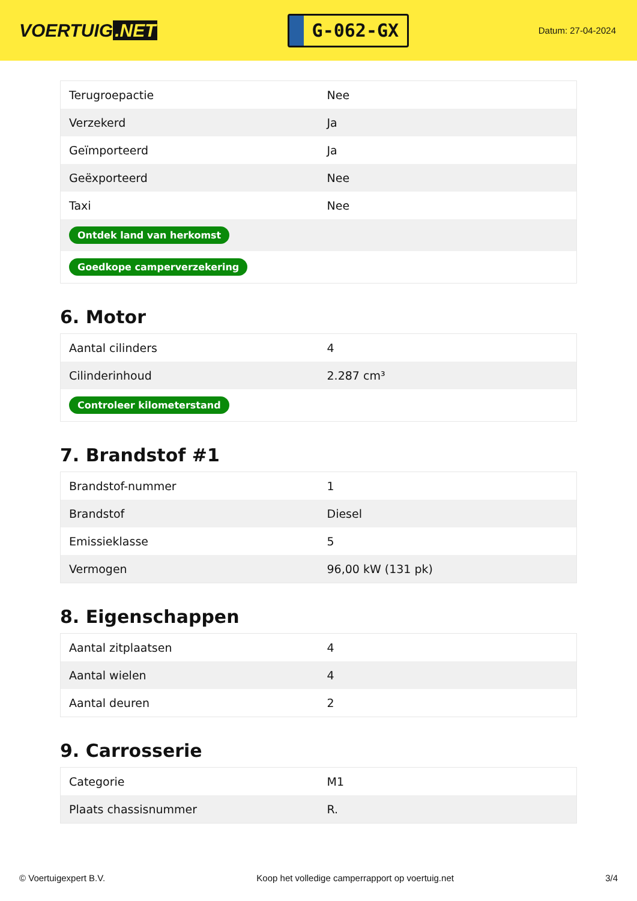VOERTUIG.NET
G-062-GX
Datum: 27-04-2024
| Terugroepactie | Nee |
| Verzekerd | Ja |
| Geïmporteerd | Ja |
| Geëxporteerd | Nee |
| Taxi | Nee |
| Ontdek land van herkomst | |
| Goedkope camperverzekering | |
6. Motor
| Aantal cilinders | 4 |
| Cilinderinhoud | 2.287 cm³ |
| Controleer kilometerstand | |
7. Brandstof #1
| Brandstof-nummer | 1 |
| Brandstof | Diesel |
| Emissieklasse | 5 |
| Vermogen | 96,00 kW (131 pk) |
8. Eigenschappen
| Aantal zitplaatsen | 4 |
| Aantal wielen | 4 |
| Aantal deuren | 2 |
9. Carrosserie
| Categorie | M1 |
| Plaats chassisnummer | R. |
© Voertuigexpert B.V. Koop het volledige camperrapport op voertuig.net 3/4